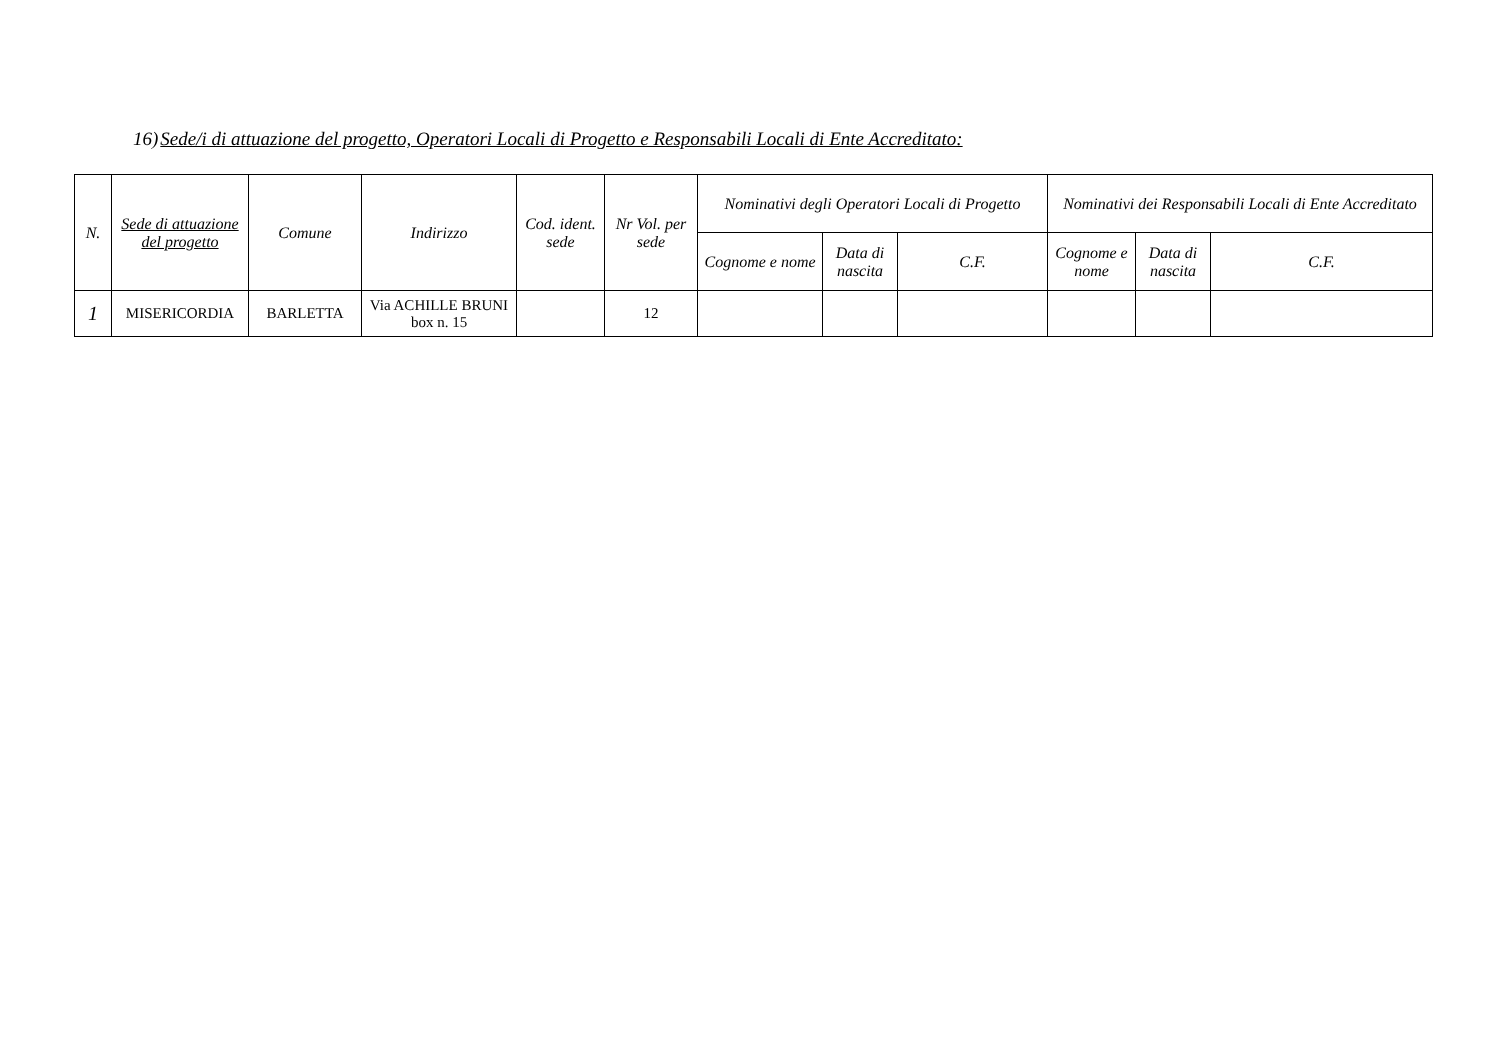16)Sede/i di attuazione del progetto, Operatori Locali di Progetto e Responsabili Locali di Ente Accreditato:
| N. | Sede di attuazione del progetto | Comune | Indirizzo | Cod. ident. sede | Nr Vol. per sede | Nominativi degli Operatori Locali di Progetto | | | Nominativi dei Responsabili Locali di Ente Accreditato | | |
| --- | --- | --- | --- | --- | --- | --- | --- | --- | --- | --- | --- |
| | | | | | | Cognome e nome | Data di nascita | C.F. | Cognome e nome | Data di nascita | C.F. |
| 1 | MISERICORDIA | BARLETTA | Via ACHILLE BRUNI box n. 15 | | 12 | | | | | | |